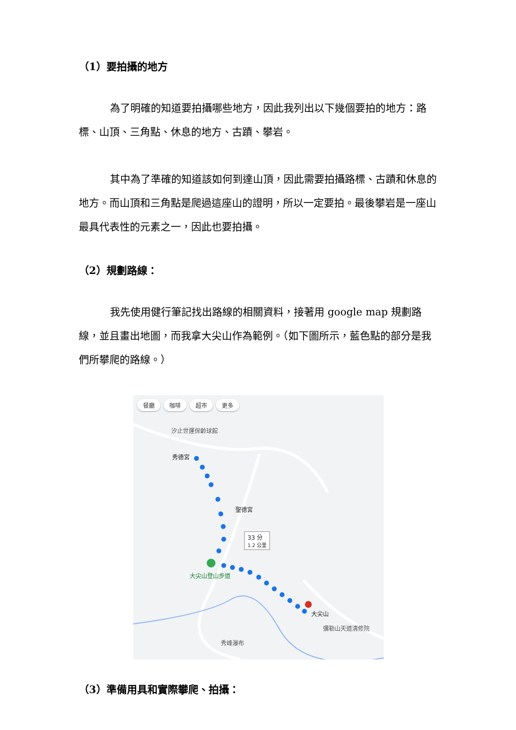（1）要拍攝的地方
為了明確的知道要拍攝哪些地方，因此我列出以下幾個要拍的地方：路標、山頂、三角點、休息的地方、古蹟、攀岩。
其中為了準確的知道該如何到達山頂，因此需要拍攝路標、古蹟和休息的地方。而山頂和三角點是爬過這座山的證明，所以一定要拍。最後攀岩是一座山最具代表性的元素之一，因此也要拍攝。
（2）規劃路線：
我先使用健行筆記找出路線的相關資料，接著用 google map 規劃路線，並且畫出地圖，而我拿大尖山作為範例。（如下圖所示，藍色點的部分是我們所攀爬的路線。）
餐廳 咖啡 超市 更多
汐止世運保齡球館
秀德宮
聖德宮
33 分
1.2 公里
大尖山登山步道
大尖山
彌勒山天道清修院
秀峰瀑布
（3）準備用具和實際攀爬、拍攝：